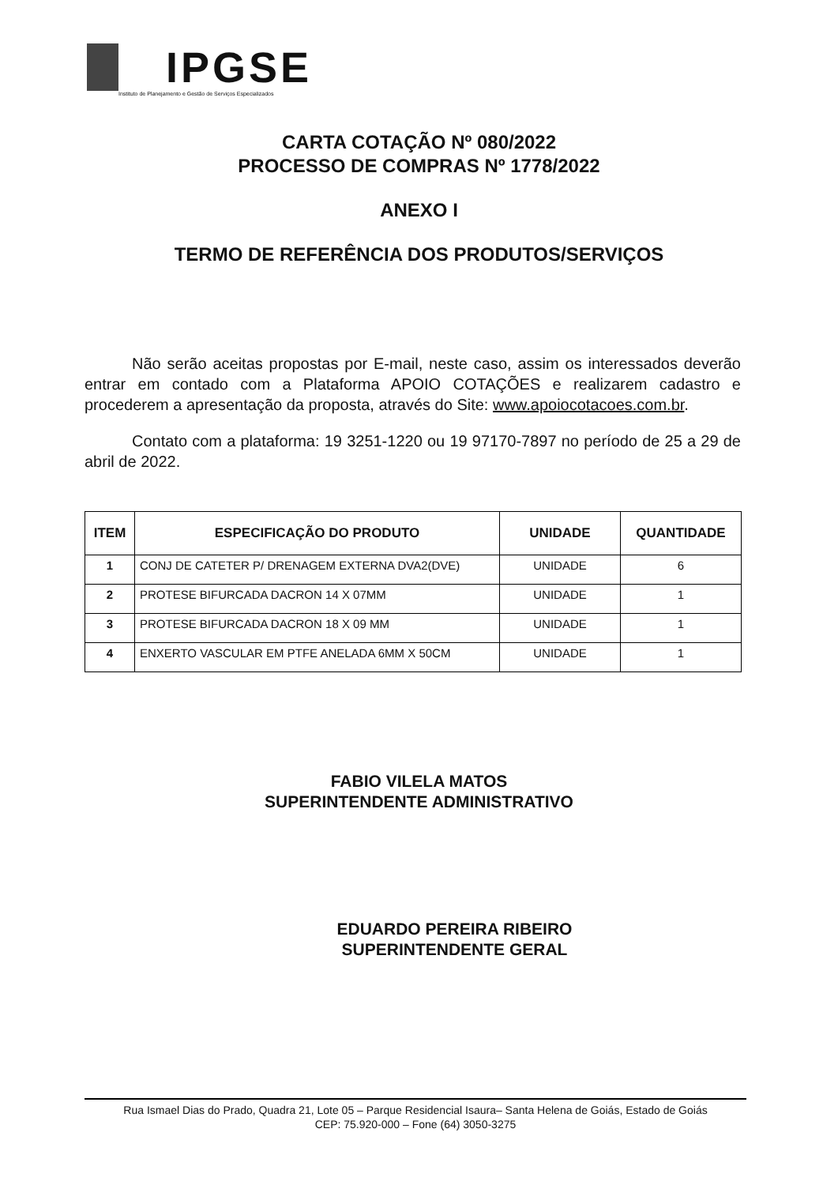IPGSE
Instituto de Planejamento e Gestão de Serviços Especializados
CARTA COTAÇÃO Nº 080/2022
PROCESSO DE COMPRAS Nº 1778/2022
ANEXO I
TERMO DE REFERÊNCIA DOS PRODUTOS/SERVIÇOS
   Não serão aceitas propostas por E-mail, neste caso, assim os interessados deverão entrar em contado com a Plataforma APOIO COTAÇÕES e realizarem cadastro e procederem a apresentação da proposta, através do Site: www.apoiocotacoes.com.br.
   Contato com a plataforma: 19 3251-1220 ou 19 97170-7897 no período de 25 a 29 de abril de 2022.
| ITEM | ESPECIFICAÇÃO DO PRODUTO | UNIDADE | QUANTIDADE |
| --- | --- | --- | --- |
| 1 | CONJ DE CATETER P/ DRENAGEM EXTERNA DVA2(DVE) | UNIDADE | 6 |
| 2 | PROTESE BIFURCADA DACRON 14 X 07MM | UNIDADE | 1 |
| 3 | PROTESE BIFURCADA DACRON 18 X 09 MM | UNIDADE | 1 |
| 4 | ENXERTO VASCULAR EM PTFE ANELADA 6MM X 50CM | UNIDADE | 1 |
FABIO VILELA MATOS
SUPERINTENDENTE ADMINISTRATIVO
EDUARDO PEREIRA RIBEIRO
SUPERINTENDENTE GERAL
Rua Ismael Dias do Prado, Quadra 21, Lote 05 – Parque Residencial Isaura– Santa Helena de Goiás, Estado de Goiás
CEP: 75.920-000 – Fone (64) 3050-3275